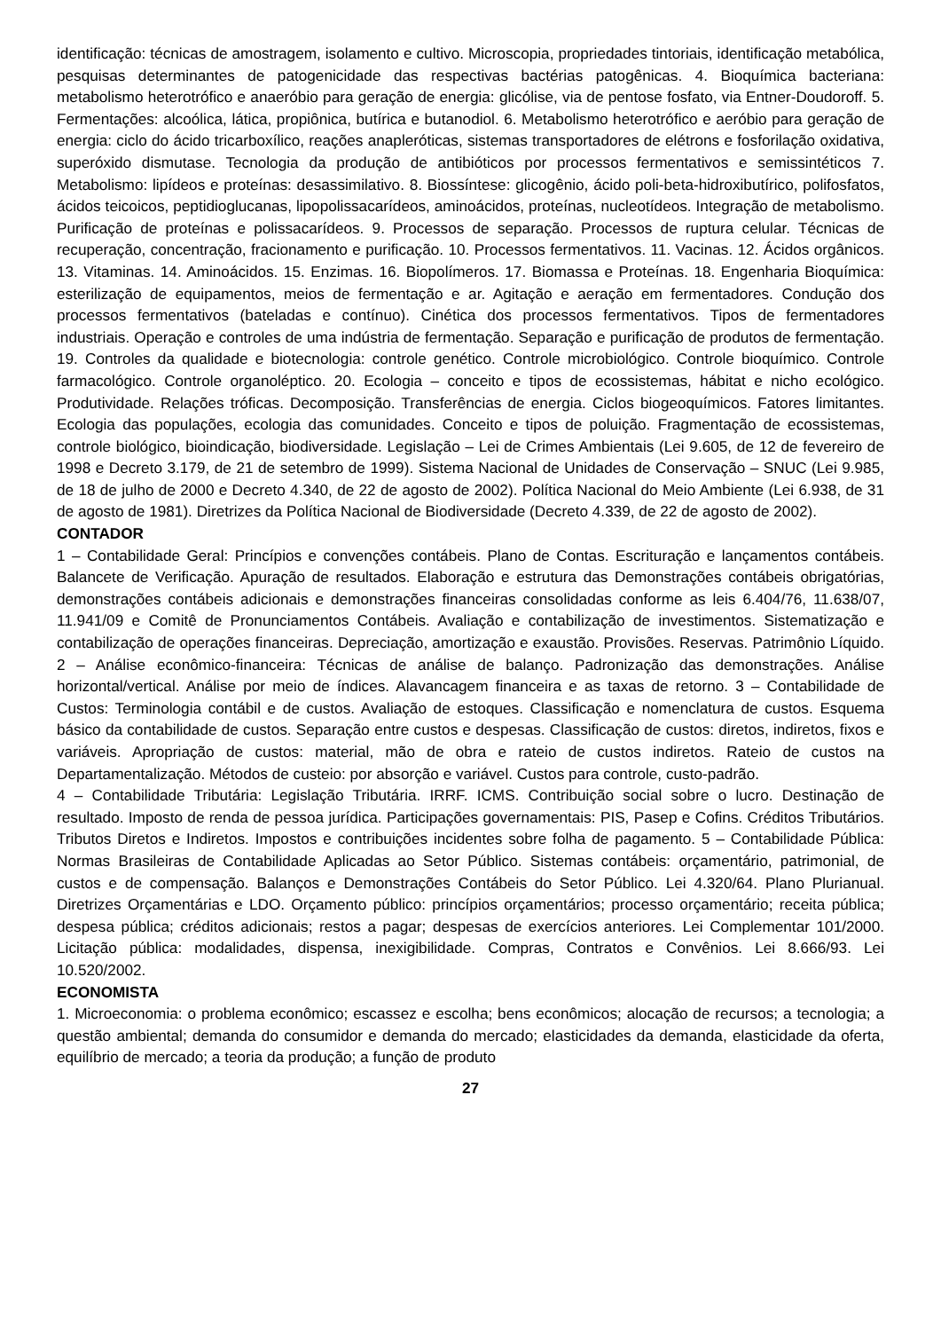identificação: técnicas de amostragem, isolamento e cultivo. Microscopia, propriedades tintoriais, identificação metabólica, pesquisas determinantes de patogenicidade das respectivas bactérias patogênicas. 4. Bioquímica bacteriana: metabolismo heterotrófico e anaeróbio para geração de energia: glicólise, via de pentose fosfato, via Entner-Doudoroff. 5. Fermentações: alcoólica, lática, propiônica, butírica e butanodiol. 6. Metabolismo heterotrófico e aeróbio para geração de energia: ciclo do ácido tricarboxílico, reações anapleróticas, sistemas transportadores de elétrons e fosforilação oxidativa, superóxido dismutase. Tecnologia da produção de antibióticos por processos fermentativos e semissintéticos 7. Metabolismo: lipídeos e proteínas: desassimilativo. 8. Biossíntese: glicogênio, ácido poli-beta-hidroxibutírico, polifosfatos, ácidos teicoicos, peptidioglucanas, lipopolissacarídeos, aminoácidos, proteínas, nucleotídeos. Integração de metabolismo. Purificação de proteínas e polissacarídeos. 9. Processos de separação. Processos de ruptura celular. Técnicas de recuperação, concentração, fracionamento e purificação. 10. Processos fermentativos. 11. Vacinas. 12. Ácidos orgânicos. 13. Vitaminas. 14. Aminoácidos. 15. Enzimas. 16. Biopolímeros. 17. Biomassa e Proteínas. 18. Engenharia Bioquímica: esterilização de equipamentos, meios de fermentação e ar. Agitação e aeração em fermentadores. Condução dos processos fermentativos (bateladas e contínuo). Cinética dos processos fermentativos. Tipos de fermentadores industriais. Operação e controles de uma indústria de fermentação. Separação e purificação de produtos de fermentação. 19. Controles da qualidade e biotecnologia: controle genético. Controle microbiológico. Controle bioquímico. Controle farmacológico. Controle organoléptico. 20. Ecologia – conceito e tipos de ecossistemas, hábitat e nicho ecológico. Produtividade. Relações tróficas. Decomposição. Transferências de energia. Ciclos biogeoquímicos. Fatores limitantes. Ecologia das populações, ecologia das comunidades. Conceito e tipos de poluição. Fragmentação de ecossistemas, controle biológico, bioindicação, biodiversidade. Legislação – Lei de Crimes Ambientais (Lei 9.605, de 12 de fevereiro de 1998 e Decreto 3.179, de 21 de setembro de 1999). Sistema Nacional de Unidades de Conservação – SNUC (Lei 9.985, de 18 de julho de 2000 e Decreto 4.340, de 22 de agosto de 2002). Política Nacional do Meio Ambiente (Lei 6.938, de 31 de agosto de 1981). Diretrizes da Política Nacional de Biodiversidade (Decreto 4.339, de 22 de agosto de 2002).
CONTADOR
1 – Contabilidade Geral: Princípios e convenções contábeis. Plano de Contas. Escrituração e lançamentos contábeis. Balancete de Verificação. Apuração de resultados. Elaboração e estrutura das Demonstrações contábeis obrigatórias, demonstrações contábeis adicionais e demonstrações financeiras consolidadas conforme as leis 6.404/76, 11.638/07, 11.941/09 e Comitê de Pronunciamentos Contábeis. Avaliação e contabilização de investimentos. Sistematização e contabilização de operações financeiras. Depreciação, amortização e exaustão. Provisões. Reservas. Patrimônio Líquido. 2 – Análise econômico-financeira: Técnicas de análise de balanço. Padronização das demonstrações. Análise horizontal/vertical. Análise por meio de índices. Alavancagem financeira e as taxas de retorno. 3 – Contabilidade de Custos: Terminologia contábil e de custos. Avaliação de estoques. Classificação e nomenclatura de custos. Esquema básico da contabilidade de custos. Separação entre custos e despesas. Classificação de custos: diretos, indiretos, fixos e variáveis. Apropriação de custos: material, mão de obra e rateio de custos indiretos. Rateio de custos na Departamentalização. Métodos de custeio: por absorção e variável. Custos para controle, custo-padrão.
4 – Contabilidade Tributária: Legislação Tributária. IRRF. ICMS. Contribuição social sobre o lucro. Destinação de resultado. Imposto de renda de pessoa jurídica. Participações governamentais: PIS, Pasep e Cofins. Créditos Tributários. Tributos Diretos e Indiretos. Impostos e contribuições incidentes sobre folha de pagamento. 5 – Contabilidade Pública: Normas Brasileiras de Contabilidade Aplicadas ao Setor Público. Sistemas contábeis: orçamentário, patrimonial, de custos e de compensação. Balanços e Demonstrações Contábeis do Setor Público. Lei 4.320/64. Plano Plurianual. Diretrizes Orçamentárias e LDO. Orçamento público: princípios orçamentários; processo orçamentário; receita pública; despesa pública; créditos adicionais; restos a pagar; despesas de exercícios anteriores. Lei Complementar 101/2000. Licitação pública: modalidades, dispensa, inexigibilidade. Compras, Contratos e Convênios. Lei 8.666/93. Lei 10.520/2002.
ECONOMISTA
1. Microeconomia: o problema econômico; escassez e escolha; bens econômicos; alocação de recursos; a tecnologia; a questão ambiental; demanda do consumidor e demanda do mercado; elasticidades da demanda, elasticidade da oferta, equilíbrio de mercado; a teoria da produção; a função de produto
27